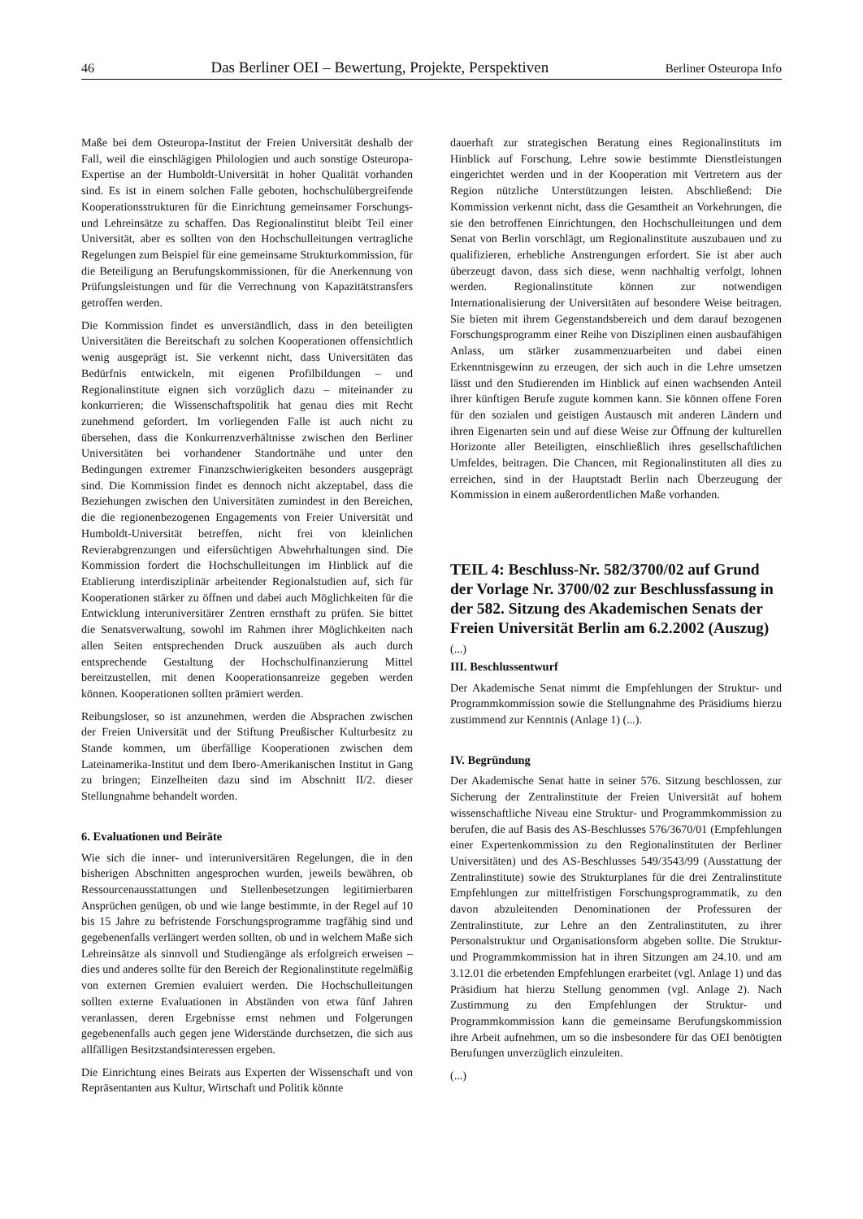46 Das Berliner OEI – Bewertung, Projekte, Perspektiven Berliner Osteuropa Info
Maße bei dem Osteuropa-Institut der Freien Universität deshalb der Fall, weil die einschlägigen Philologien und auch sonstige Osteuropa-Expertise an der Humboldt-Universität in hoher Qualität vorhanden sind. Es ist in einem solchen Falle geboten, hochschulübergreifende Kooperationsstrukturen für die Einrichtung gemeinsamer Forschungs- und Lehreinsätze zu schaffen. Das Regionalinstitut bleibt Teil einer Universität, aber es sollten von den Hochschulleitungen vertragliche Regelungen zum Beispiel für eine gemeinsame Strukturkommission, für die Beteiligung an Berufungskommissionen, für die Anerkennung von Prüfungsleistungen und für die Verrechnung von Kapazitätstransfers getroffen werden.
Die Kommission findet es unverständlich, dass in den beteiligten Universitäten die Bereitschaft zu solchen Kooperationen offensichtlich wenig ausgeprägt ist. Sie verkennt nicht, dass Universitäten das Bedürfnis entwickeln, mit eigenen Profilbildungen – und Regionalinstitute eignen sich vorzüglich dazu – miteinander zu konkurrieren; die Wissenschaftspolitik hat genau dies mit Recht zunehmend gefordert. Im vorliegenden Falle ist auch nicht zu übersehen, dass die Konkurrenzverhältnisse zwischen den Berliner Universitäten bei vorhandener Standortnähe und unter den Bedingungen extremer Finanzschwierigkeiten besonders ausgeprägt sind. Die Kommission findet es dennoch nicht akzeptabel, dass die Beziehungen zwischen den Universitäten zumindest in den Bereichen, die die regionenbezogenen Engagements von Freier Universität und Humboldt-Universität betreffen, nicht frei von kleinlichen Revierabgrenzungen und eifersüchtigen Abwehrhaltungen sind. Die Kommission fordert die Hochschulleitungen im Hinblick auf die Etablierung interdisziplinär arbeitender Regionalstudien auf, sich für Kooperationen stärker zu öffnen und dabei auch Möglichkeiten für die Entwicklung interuniversitärer Zentren ernsthaft zu prüfen. Sie bittet die Senatsverwaltung, sowohl im Rahmen ihrer Möglichkeiten nach allen Seiten entsprechenden Druck auszuüben als auch durch entsprechende Gestaltung der Hochschulfinanzierung Mittel bereitzustellen, mit denen Kooperationsanreize gegeben werden können. Kooperationen sollten prämiert werden.
Reibungsloser, so ist anzunehmen, werden die Absprachen zwischen der Freien Universität und der Stiftung Preußischer Kulturbesitz zu Stande kommen, um überfällige Kooperationen zwischen dem Lateinamerika-Institut und dem Ibero-Amerikanischen Institut in Gang zu bringen; Einzelheiten dazu sind im Abschnitt II/2. dieser Stellungnahme behandelt worden.
6. Evaluationen und Beiräte
Wie sich die inner- und interuniversitären Regelungen, die in den bisherigen Abschnitten angesprochen wurden, jeweils bewähren, ob Ressourcenausstattungen und Stellenbesetzungen legitimierbaren Ansprüchen genügen, ob und wie lange bestimmte, in der Regel auf 10 bis 15 Jahre zu befristende Forschungsprogramme tragfähig sind und gegebenenfalls verlängert werden sollten, ob und in welchem Maße sich Lehreinsätze als sinnvoll und Studiengänge als erfolgreich erweisen – dies und anderes sollte für den Bereich der Regionalinstitute regelmäßig von externen Gremien evaluiert werden. Die Hochschulleitungen sollten externe Evaluationen in Abständen von etwa fünf Jahren veranlassen, deren Ergebnisse ernst nehmen und Folgerungen gegebenenfalls auch gegen jene Widerstände durchsetzen, die sich aus allfälligen Besitzstandsinteressen ergeben.
Die Einrichtung eines Beirats aus Experten der Wissenschaft und von Repräsentanten aus Kultur, Wirtschaft und Politik könnte
dauerhaft zur strategischen Beratung eines Regionalinstituts im Hinblick auf Forschung, Lehre sowie bestimmte Dienstleistungen eingerichtet werden und in der Kooperation mit Vertretern aus der Region nützliche Unterstützungen leisten. Abschließend: Die Kommission verkennt nicht, dass die Gesamtheit an Vorkehrungen, die sie den betroffenen Einrichtungen, den Hochschulleitungen und dem Senat von Berlin vorschlägt, um Regionalinstitute auszubauen und zu qualifizieren, erhebliche Anstrengungen erfordert. Sie ist aber auch überzeugt davon, dass sich diese, wenn nachhaltig verfolgt, lohnen werden. Regionalinstitute können zur notwendigen Internationalisierung der Universitäten auf besondere Weise beitragen. Sie bieten mit ihrem Gegenstandsbereich und dem darauf bezogenen Forschungsprogramm einer Reihe von Disziplinen einen ausbaufähigen Anlass, um stärker zusammenzuarbeiten und dabei einen Erkenntnisgewinn zu erzeugen, der sich auch in die Lehre umsetzen lässt und den Studierenden im Hinblick auf einen wachsenden Anteil ihrer künftigen Berufe zugute kommen kann. Sie können offene Foren für den sozialen und geistigen Austausch mit anderen Ländern und ihren Eigenarten sein und auf diese Weise zur Öffnung der kulturellen Horizonte aller Beteiligten, einschließlich ihres gesellschaftlichen Umfeldes, beitragen. Die Chancen, mit Regionalinstituten all dies zu erreichen, sind in der Hauptstadt Berlin nach Überzeugung der Kommission in einem außerordentlichen Maße vorhanden.
TEIL 4: Beschluss-Nr. 582/3700/02 auf Grund der Vorlage Nr. 3700/02 zur Beschlussfassung in der 582. Sitzung des Akademischen Senats der Freien Universität Berlin am 6.2.2002 (Auszug)
(...)
III. Beschlussentwurf
Der Akademische Senat nimmt die Empfehlungen der Struktur- und Programmkommission sowie die Stellungnahme des Präsidiums hierzu zustimmend zur Kenntnis (Anlage 1) (...).
IV. Begründung
Der Akademische Senat hatte in seiner 576. Sitzung beschlossen, zur Sicherung der Zentralinstitute der Freien Universität auf hohem wissenschaftliche Niveau eine Struktur- und Programmkommission zu berufen, die auf Basis des AS-Beschlusses 576/3670/01 (Empfehlungen einer Expertenkommission zu den Regionalinstituten der Berliner Universitäten) und des AS-Beschlusses 549/3543/99 (Ausstattung der Zentralinstitute) sowie des Strukturplanes für die drei Zentralinstitute Empfehlungen zur mittelfristigen Forschungsprogrammatik, zu den davon abzuleitenden Denominationen der Professuren der Zentralinstitute, zur Lehre an den Zentralinstituten, zu ihrer Personalstruktur und Organisationsform abgeben sollte. Die Struktur- und Programmkommission hat in ihren Sitzungen am 24.10. und am 3.12.01 die erbetenden Empfehlungen erarbeitet (vgl. Anlage 1) und das Präsidium hat hierzu Stellung genommen (vgl. Anlage 2). Nach Zustimmung zu den Empfehlungen der Struktur- und Programmkommission kann die gemeinsame Berufungskommission ihre Arbeit aufnehmen, um so die insbesondere für das OEI benötigten Berufungen unverzüglich einzuleiten.
(...)